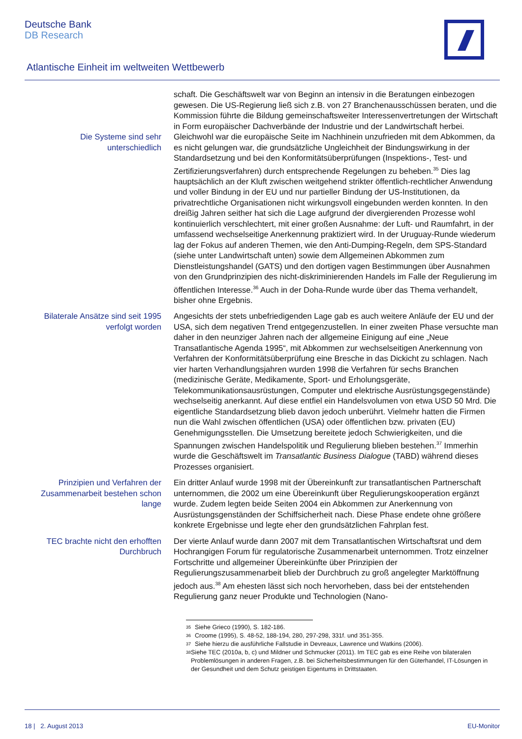Deutsche Bank
DB Research
Atlantische Einheit im weltweiten Wettbewerb
Die Systeme sind sehr unterschiedlich
schaft. Die Geschäftswelt war von Beginn an intensiv in die Beratungen einbezogen gewesen. Die US-Regierung ließ sich z.B. von 27 Branchenausschüssen beraten, und die Kommission führte die Bildung gemeinschaftsweiter Interessenvertretungen der Wirtschaft in Form europäischer Dachverbände der Industrie und der Landwirtschaft herbei. Gleichwohl war die europäische Seite im Nachhinein unzufrieden mit dem Abkommen, da es nicht gelungen war, die grundsätzliche Ungleichheit der Bindungswirkung in der Standardsetzung und bei den Konformitätsüberprüfungen (Inspektions-, Test- und Zertifizierungsverfahren) durch entsprechende Regelungen zu beheben.<sup>35</sup> Dies lag hauptsächlich an der Kluft zwischen weitgehend strikter öffentlich-rechtlicher Anwendung und voller Bindung in der EU und nur partieller Bindung der US-Institutionen, da privatrechtliche Organisationen nicht wirkungsvoll eingebunden werden konnten. In den dreißig Jahren seither hat sich die Lage aufgrund der divergierenden Prozesse wohl kontinuierlich verschlechtert, mit einer großen Ausnahme: der Luft- und Raumfahrt, in der umfassend wechselseitige Anerkennung praktiziert wird. In der Uruguay-Runde wiederum lag der Fokus auf anderen Themen, wie den Anti-Dumping-Regeln, dem SPS-Standard (siehe unter Landwirtschaft unten) sowie dem Allgemeinen Abkommen zum Dienstleistungshandel (GATS) und den dortigen vagen Bestimmungen über Ausnahmen von den Grundprinzipien des nicht-diskriminierenden Handels im Falle der Regulierung im öffentlichen Interesse.<sup>36</sup> Auch in der Doha-Runde wurde über das Thema verhandelt, bisher ohne Ergebnis.
Bilaterale Ansätze sind seit 1995 verfolgt worden
Angesichts der stets unbefriedigenden Lage gab es auch weitere Anläufe der EU und der USA, sich dem negativen Trend entgegenzustellen. In einer zweiten Phase versuchte man daher in den neunziger Jahren nach der allgemeine Einigung auf eine „Neue Transatlantische Agenda 1995“, mit Abkommen zur wechselseitigen Anerkennung von Verfahren der Konformitätsüberprüfung eine Bresche in das Dickicht zu schlagen. Nach vier harten Verhandlungsjahren wurden 1998 die Verfahren für sechs Branchen (medizinische Geräte, Medikamente, Sport- und Erholungsgeräte, Telekommunikationsausrüstungen, Computer und elektrische Ausrüstungsgegenstände) wechselseitig anerkannt. Auf diese entfiel ein Handelsvolumen von etwa USD 50 Mrd. Die eigentliche Standardsetzung blieb davon jedoch unberührt. Vielmehr hatten die Firmen nun die Wahl zwischen öffentlichen (USA) oder öffentlichen bzw. privaten (EU) Genehmigungsstellen. Die Umsetzung bereitete jedoch Schwierigkeiten, und die Spannungen zwischen Handelspolitik und Regulierung blieben bestehen.<sup>37</sup> Immerhin wurde die Geschäftswelt im Transatlantic Business Dialogue (TABD) während dieses Prozesses organisiert.
Prinzipien und Verfahren der Zusammenarbeit bestehen schon lange
Ein dritter Anlauf wurde 1998 mit der Übereinkunft zur transatlantischen Partnerschaft unternommen, die 2002 um eine Übereinkunft über Regulierungskooperation ergänzt wurde. Zudem legten beide Seiten 2004 ein Abkommen zur Anerkennung von Ausrüstungsgenständen der Schiffsicherheit nach. Diese Phase endete ohne größere konkrete Ergebnisse und legte eher den grundsätzlichen Fahrplan fest.
TEC brachte nicht den erhofften Durchbruch
Der vierte Anlauf wurde dann 2007 mit dem Transatlantischen Wirtschaftsrat und dem Hochrangigen Forum für regulatorische Zusammenarbeit unternommen. Trotz einzelner Fortschritte und allgemeiner Übereinkünfte über Prinzipien der Regulierungszusammenarbeit blieb der Durchbruch zu groß angelegter Marktöffnung jedoch aus.<sup>38</sup> Am ehesten lässt sich noch hervorheben, dass bei der entstehenden Regulierung ganz neuer Produkte und Technologien (Nano-
<sup>35</sup> Siehe Grieco (1990), S. 182-186.
<sup>36</sup> Croome (1995), S. 48-52, 188-194, 280, 297-298, 331f. und 351-355.
<sup>37</sup> Siehe hierzu die ausführliche Fallstudie in Devreaux, Lawrence und Watkins (2006).
<sup>38</sup> Siehe TEC (2010a, b, c) und Mildner und Schmucker (2011). Im TEC gab es eine Reihe von bilateralen Problemlösungen in anderen Fragen, z.B. bei Sicherheitsbestimmungen für den Güterhandel, IT-Lösungen in der Gesundheit und dem Schutz geistigen Eigentums in Drittstaaten.
18 | 2. August 2013 EU-Monitor